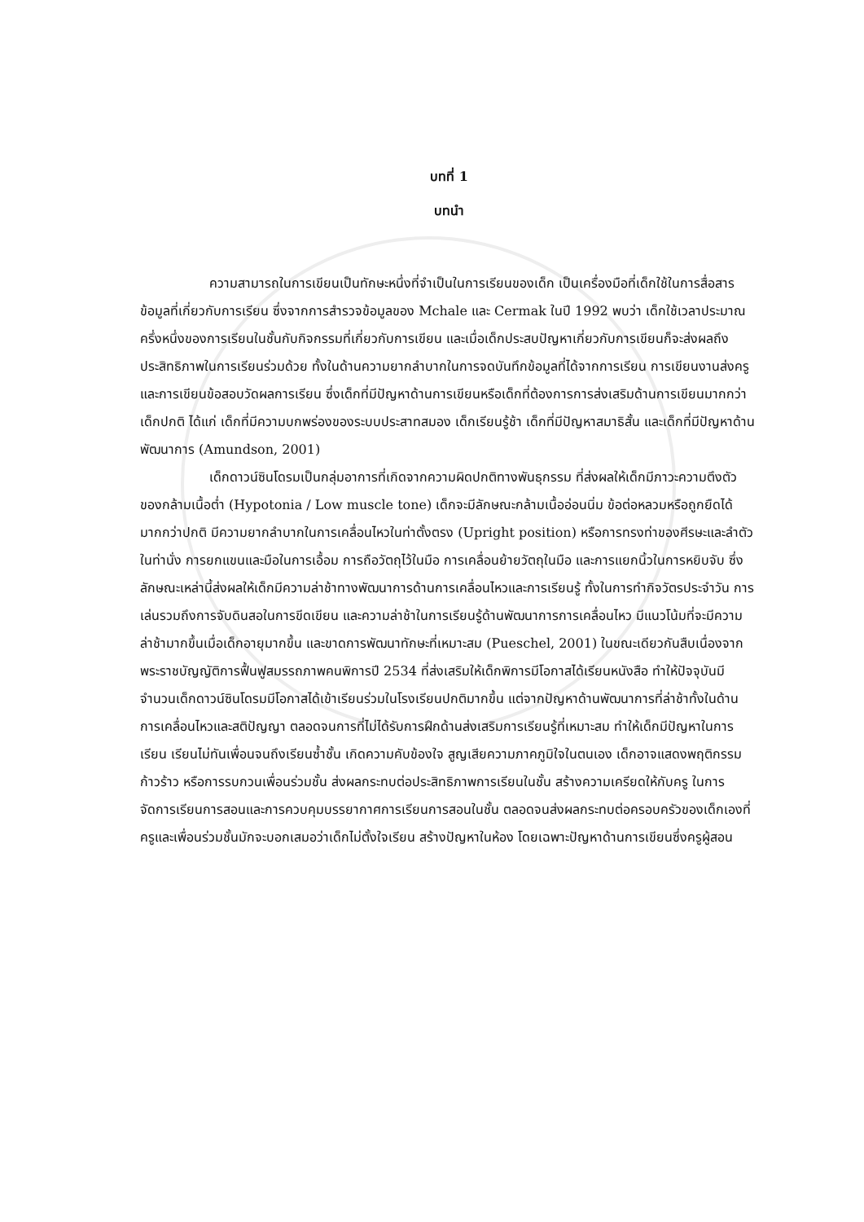บทที่ 1
บทนำ
ความสามารถในการเขียนเป็นทักษะหนึ่งที่จำเป็นในการเรียนของเด็ก เป็นเครื่องมือที่เด็กใช้ในการสื่อสารข้อมูลที่เกี่ยวกับการเรียน ซึ่งจากการสำรวจข้อมูลของ Mchale และ Cermak ในปี 1992 พบว่า เด็กใช้เวลาประมาณครึ่งหนึ่งของการเรียนในชั้นกับกิจกรรมที่เกี่ยวกับการเขียน และเมื่อเด็กประสบปัญหาเกี่ยวกับการเขียนก็จะส่งผลถึงประสิทธิภาพในการเรียนร่วมด้วย ทั้งในด้านความยากลำบากในการจดบันทึกข้อมูลที่ได้จากการเรียน การเขียนงานส่งครูและการเขียนข้อสอบวัดผลการเรียน ซึ่งเด็กที่มีปัญหาด้านการเขียนหรือเด็กที่ต้องการการส่งเสริมด้านการเขียนมากกว่าเด็กปกติ ได้แก่ เด็กที่มีความบกพร่องของระบบประสาทสมอง เด็กเรียนรู้ช้า เด็กที่มีปัญหาสมาธิสั้น และเด็กที่มีปัญหาด้านพัฒนาการ (Amundson, 2001)
เด็กดาวน์ซินโดรมเป็นกลุ่มอาการที่เกิดจากความผิดปกติทางพันธุกรรม ที่ส่งผลให้เด็กมีภาวะความตึงตัวของกล้ามเนื้อต่ำ (Hypotonia / Low muscle tone) เด็กจะมีลักษณะกล้ามเนื้ออ่อนนิ่ม ข้อต่อหลวมหรือถูกยืดได้มากกว่าปกติ มีความยากลำบากในการเคลื่อนไหวในท่าตั้งตรง (Upright position) หรือการทรงท่าของศีรษะและลำตัวในท่านั่ง การยกแขนและมือในการเอื้อม การถือวัตถุไว้ในมือ การเคลื่อนย้ายวัตถุในมือ และการแยกนิ้วในการหยิบจับ ซึ่งลักษณะเหล่านี้ส่งผลให้เด็กมีความล่าช้าทางพัฒนาการด้านการเคลื่อนไหวและการเรียนรู้ ทั้งในการทำกิจวัตรประจำวัน การเล่นรวมถึงการจับดินสอในการขีดเขียน และความล่าช้าในการเรียนรู้ด้านพัฒนาการการเคลื่อนไหว มีแนวโน้มที่จะมีความล่าช้ามากขึ้นเมื่อเด็กอายุมากขึ้น และขาดการพัฒนาทักษะที่เหมาะสม (Pueschel, 2001) ในขณะเดียวกันสืบเนื่องจากพระราชบัญญัติการฟื้นฟูสมรรถภาพคนพิการปี 2534 ที่ส่งเสริมให้เด็กพิการมีโอกาสได้เรียนหนังสือ ทำให้ปัจจุบันมีจำนวนเด็กดาวน์ซินโดรมมีโอกาสได้เข้าเรียนร่วมในโรงเรียนปกติมากขึ้น แต่จากปัญหาด้านพัฒนาการที่ล่าช้าทั้งในด้านการเคลื่อนไหวและสติปัญญา ตลอดจนการที่ไม่ได้รับการฝึกด้านส่งเสริมการเรียนรู้ที่เหมาะสม ทำให้เด็กมีปัญหาในการเรียน เรียนไม่ทันเพื่อนจนถึงเรียนซ้ำชั้น เกิดความคับข้องใจ สูญเสียความภาคภูมิใจในตนเอง เด็กอาจแสดงพฤติกรรมก้าวร้าว หรือการรบกวนเพื่อนร่วมชั้น ส่งผลกระทบต่อประสิทธิภาพการเรียนในชั้น สร้างความเครียดให้กับครู ในการจัดการเรียนการสอนและการควบคุมบรรยากาศการเรียนการสอนในชั้น ตลอดจนส่งผลกระทบต่อครอบครัวของเด็กเองที่ครูและเพื่อนร่วมชั้นมักจะบอกเสมอว่าเด็กไม่ตั้งใจเรียน สร้างปัญหาในห้อง โดยเฉพาะปัญหาด้านการเขียนซึ่งครูผู้สอน